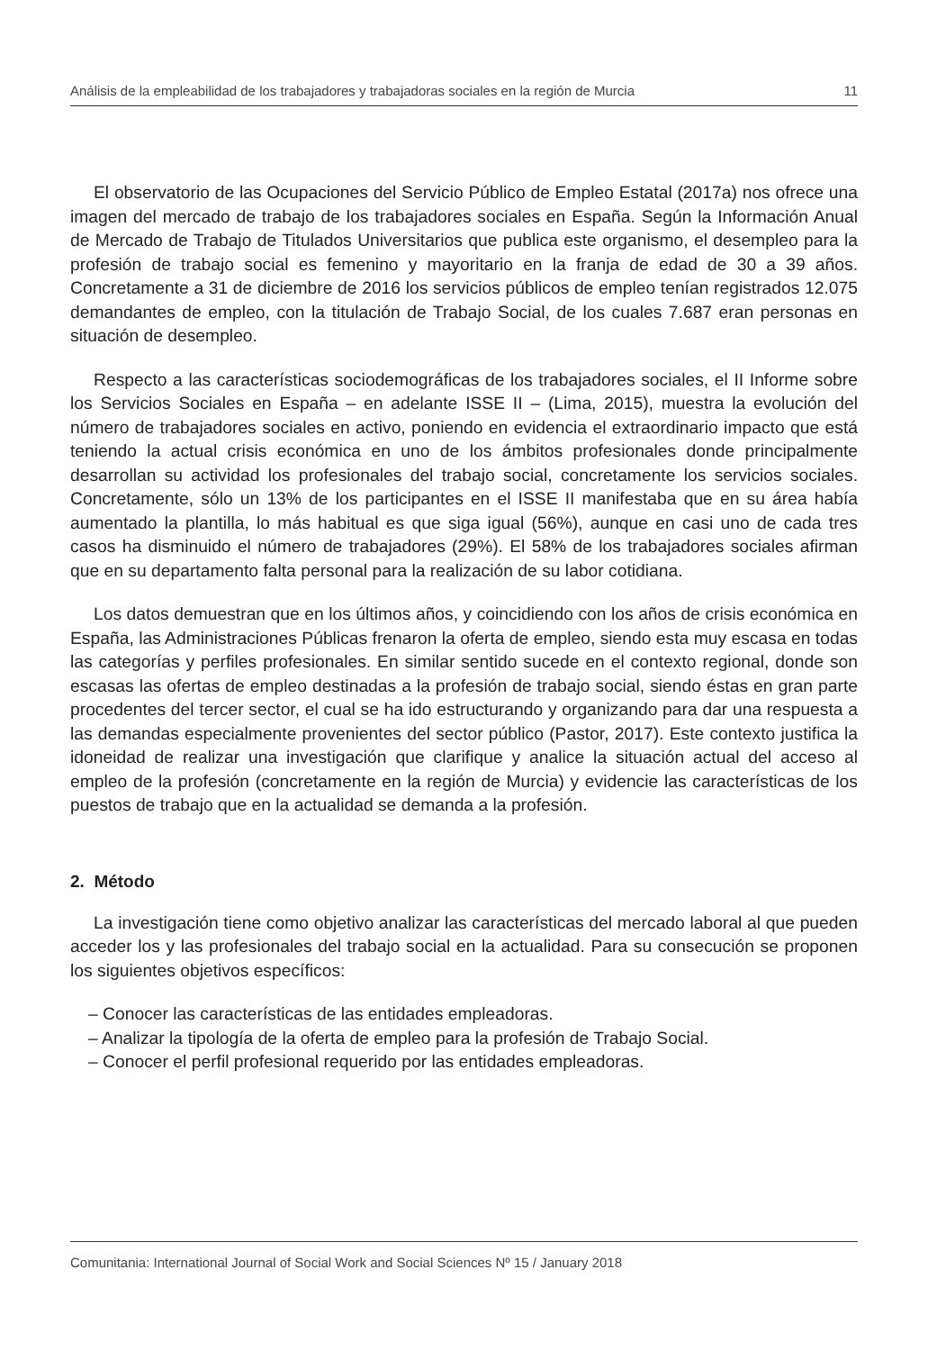Análisis de la empleabilidad de los trabajadores y trabajadoras sociales en la región de Murcia 11
El observatorio de las Ocupaciones del Servicio Público de Empleo Estatal (2017a) nos ofrece una imagen del mercado de trabajo de los trabajadores sociales en España. Según la Información Anual de Mercado de Trabajo de Titulados Universitarios que publica este organismo, el desempleo para la profesión de trabajo social es femenino y mayoritario en la franja de edad de 30 a 39 años. Concretamente a 31 de diciembre de 2016 los servicios públicos de empleo tenían registrados 12.075 demandantes de empleo, con la titulación de Trabajo Social, de los cuales 7.687 eran personas en situación de desempleo.
Respecto a las características sociodemográficas de los trabajadores sociales, el II Informe sobre los Servicios Sociales en España – en adelante ISSE II – (Lima, 2015), muestra la evolución del número de trabajadores sociales en activo, poniendo en evidencia el extraordinario impacto que está teniendo la actual crisis económica en uno de los ámbitos profesionales donde principalmente desarrollan su actividad los profesionales del trabajo social, concretamente los servicios sociales. Concretamente, sólo un 13% de los participantes en el ISSE II manifestaba que en su área había aumentado la plantilla, lo más habitual es que siga igual (56%), aunque en casi uno de cada tres casos ha disminuido el número de trabajadores (29%). El 58% de los trabajadores sociales afirman que en su departamento falta personal para la realización de su labor cotidiana.
Los datos demuestran que en los últimos años, y coincidiendo con los años de crisis económica en España, las Administraciones Públicas frenaron la oferta de empleo, siendo esta muy escasa en todas las categorías y perfiles profesionales. En similar sentido sucede en el contexto regional, donde son escasas las ofertas de empleo destinadas a la profesión de trabajo social, siendo éstas en gran parte procedentes del tercer sector, el cual se ha ido estructurando y organizando para dar una respuesta a las demandas especialmente provenientes del sector público (Pastor, 2017). Este contexto justifica la idoneidad de realizar una investigación que clarifique y analice la situación actual del acceso al empleo de la profesión (concretamente en la región de Murcia) y evidencie las características de los puestos de trabajo que en la actualidad se demanda a la profesión.
2. Método
La investigación tiene como objetivo analizar las características del mercado laboral al que pueden acceder los y las profesionales del trabajo social en la actualidad. Para su consecución se proponen los siguientes objetivos específicos:
– Conocer las características de las entidades empleadoras.
– Analizar la tipología de la oferta de empleo para la profesión de Trabajo Social.
– Conocer el perfil profesional requerido por las entidades empleadoras.
Comunitania: International Journal of Social Work and Social Sciences Nº 15 / January 2018